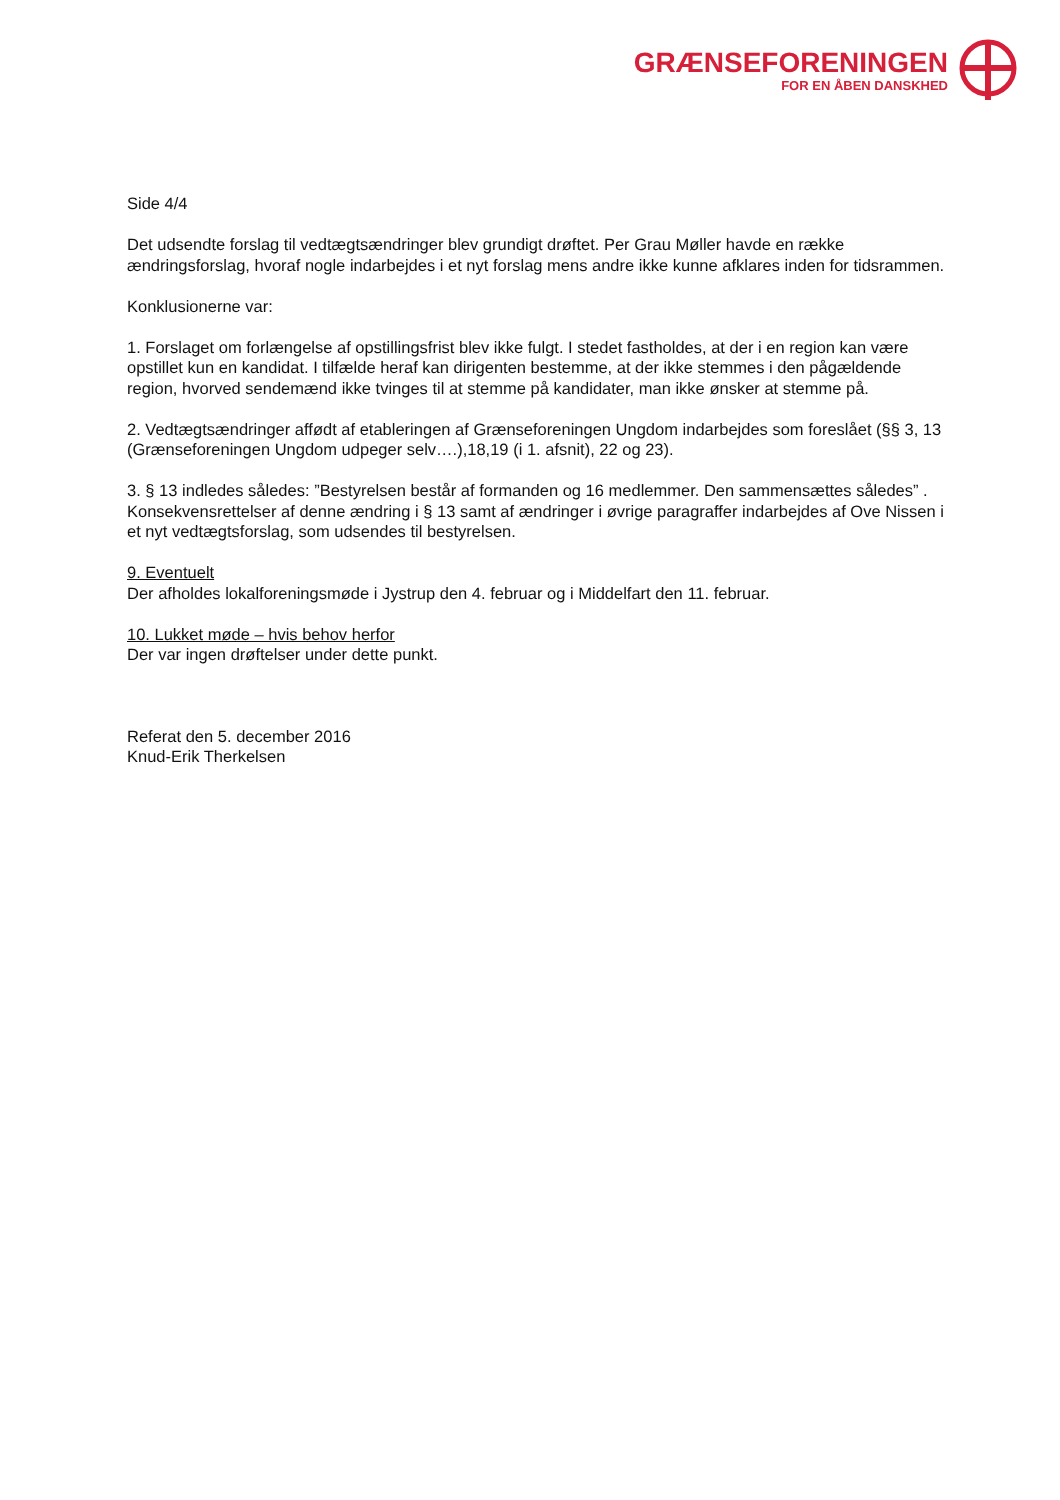GRÆNSEFORENINGEN
FOR EN ÅBEN DANSKHED
Side 4/4
Det udsendte forslag til vedtægtsændringer blev grundigt drøftet. Per Grau Møller havde en række ændringsforslag, hvoraf nogle indarbejdes i et nyt forslag mens andre ikke kunne afklares inden for tidsrammen.
Konklusionerne var:
1. Forslaget om forlængelse af opstillingsfrist blev ikke fulgt. I stedet fastholdes, at der i en region kan være opstillet kun en kandidat. I tilfælde heraf kan dirigenten bestemme, at der ikke stemmes i den pågældende region, hvorved sendemænd ikke tvinges til at stemme på kandidater, man ikke ønsker at stemme på.
2. Vedtægtsændringer affødt af etableringen af Grænseforeningen Ungdom indarbejdes som foreslået (§§ 3, 13 (Grænseforeningen Ungdom udpeger selv….),18,19 (i 1. afsnit), 22 og 23).
3. § 13 indledes således: ”Bestyrelsen består af formanden og 16 medlemmer. Den sammensættes således” . Konsekvensrettelser af denne ændring i § 13 samt af ændringer i øvrige paragraffer indarbejdes af Ove Nissen i et nyt vedtægtsforslag, som udsendes til bestyrelsen.
9. Eventuelt
Der afholdes lokalforeningsmøde i Jystrup den 4. februar og i Middelfart den 11. februar.
10. Lukket møde – hvis behov herfor
Der var ingen drøftelser under dette punkt.
Referat den 5. december 2016
Knud-Erik Therkelsen